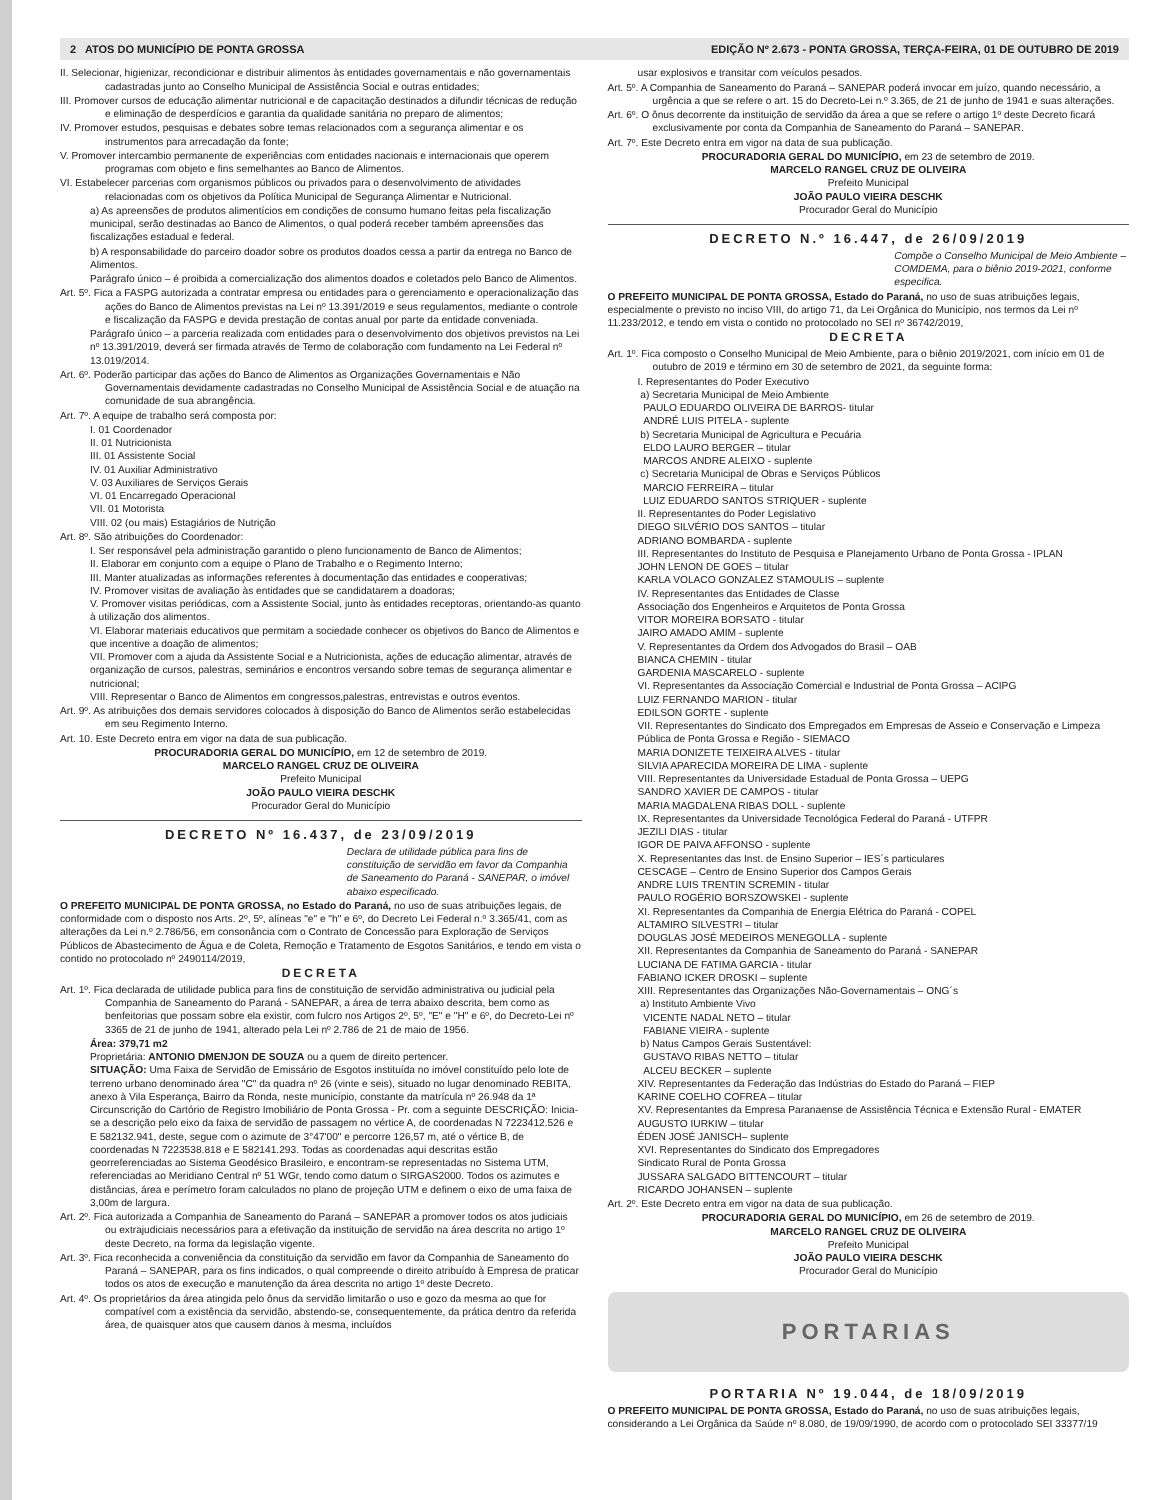2 ATOS DO MUNICÍPIO DE PONTA GROSSA EDIÇÃO Nº 2.673 - PONTA GROSSA, TERÇA-FEIRA, 01 DE OUTUBRO DE 2019
II. Selecionar, higienizar, recondicionar e distribuir alimentos às entidades governamentais e não governamentais cadastradas junto ao Conselho Municipal de Assistência Social e outras entidades;
III. Promover cursos de educação alimentar nutricional e de capacitação destinados a difundir técnicas de redução e eliminação de desperdícios e garantia da qualidade sanitária no preparo de alimentos;
IV. Promover estudos, pesquisas e debates sobre temas relacionados com a segurança alimentar e os instrumentos para arrecadação da fonte;
V. Promover intercambio permanente de experiências com entidades nacionais e internacionais que operem programas com objeto e fins semelhantes ao Banco de Alimentos.
VI. Estabelecer parcerias com organismos públicos ou privados para o desenvolvimento de atividades relacionadas com os objetivos da Política Municipal de Segurança Alimentar e Nutricional.
a) As apreensões de produtos alimentícios em condições de consumo humano feitas pela fiscalização municipal, serão destinadas ao Banco de Alimentos, o qual poderá receber também apreensões das fiscalizações estadual e federal.
b) A responsabilidade do parceiro doador sobre os produtos doados cessa a partir da entrega no Banco de Alimentos.
Parágrafo único – é proibida a comercialização dos alimentos doados e coletados pelo Banco de Alimentos.
Art. 5º. Fica a FASPG autorizada a contratar empresa ou entidades para o gerenciamento e operacionalização das ações do Banco de Alimentos previstas na Lei nº 13.391/2019 e seus regulamentos, mediante o controle e fiscalização da FASPG e devida prestação de contas anual por parte da entidade conveniada.
Parágrafo único – a parceria realizada com entidades para o desenvolvimento dos objetivos previstos na Lei nº 13.391/2019, deverá ser firmada através de Termo de colaboração com fundamento na Lei Federal nº 13.019/2014.
Art. 6º. Poderão participar das ações do Banco de Alimentos as Organizações Governamentais e Não Governamentais devidamente cadastradas no Conselho Municipal de Assistência Social e de atuação na comunidade de sua abrangência.
Art. 7º. A equipe de trabalho será composta por:
I. 01 Coordenador
II. 01 Nutricionista
III. 01 Assistente Social
IV. 01 Auxiliar Administrativo
V. 03 Auxiliares de Serviços Gerais
VI. 01 Encarregado Operacional
VII. 01 Motorista
VIII. 02 (ou mais) Estagiários de Nutrição
Art. 8º. São atribuições do Coordenador:
I. Ser responsável pela administração garantido o pleno funcionamento de Banco de Alimentos;
II. Elaborar em conjunto com a equipe o Plano de Trabalho e o Regimento Interno;
III. Manter atualizadas as informações referentes à documentação das entidades e cooperativas;
IV. Promover visitas de avaliação às entidades que se candidatarem a doadoras;
V. Promover visitas periódicas, com a Assistente Social, junto às entidades receptoras, orientando-as quanto à utilização dos alimentos.
VI. Elaborar materiais educativos que permitam a sociedade conhecer os objetivos do Banco de Alimentos e que incentive a doação de alimentos;
VII. Promover com a ajuda da Assistente Social e a Nutricionista, ações de educação alimentar, através de organização de cursos, palestras, seminários e encontros versando sobre temas de segurança alimentar e nutricional;
VIII. Representar o Banco de Alimentos em congressos,palestras, entrevistas e outros eventos.
Art. 9º. As atribuições dos demais servidores colocados à disposição do Banco de Alimentos serão estabelecidas em seu Regimento Interno.
Art. 10. Este Decreto entra em vigor na data de sua publicação.
PROCURADORIA GERAL DO MUNICÍPIO, em 12 de setembro de 2019.
MARCELO RANGEL CRUZ DE OLIVEIRA
Prefeito Municipal
JOÃO PAULO VIEIRA DESCHK
Procurador Geral do Município
DECRETO Nº 16.437, de 23/09/2019
Declara de utilidade pública para fins de constituição de servidão em favor da Companhia de Saneamento do Paraná - SANEPAR, o imóvel abaixo especificado.
O PREFEITO MUNICIPAL DE PONTA GROSSA, no Estado do Paraná, no uso de suas atribuições legais, de conformidade com o disposto nos Arts. 2º, 5º, alíneas "e" e "h" e 6º, do Decreto Lei Federal n.º 3.365/41, com as alterações da Lei n.º 2.786/56, em consonância com o Contrato de Concessão para Exploração de Serviços Públicos de Abastecimento de Água e de Coleta, Remoção e Tratamento de Esgotos Sanitários, e tendo em vista o contido no protocolado nº 2490114/2019,
DECRETA
Art. 1º. Fica declarada de utilidade publica para fins de constituição de servidão administrativa ou judicial pela Companhia de Saneamento do Paraná - SANEPAR, a área de terra abaixo descrita, bem como as benfeitorias que possam sobre ela existir, com fulcro nos Artigos 2º, 5º, "E" e "H" e 6º, do Decreto-Lei nº 3365 de 21 de junho de 1941, alterado pela Lei nº 2.786 de 21 de maio de 1956.
Área: 379,71 m2
Proprietária: ANTONIO DMENJON DE SOUZA ou a quem de direito pertencer.
SITUAÇÃO: Uma Faixa de Servidão de Emissário de Esgotos instituída no imóvel constituído pelo lote de terreno urbano denominado área "C" da quadra nº 26 (vinte e seis), situado no lugar denominado REBITA, anexo à Vila Esperança, Bairro da Ronda, neste município, constante da matrícula nº 26.948 da 1ª Circunscrição do Cartório de Registro Imobiliário de Ponta Grossa - Pr. com a seguinte DESCRIÇÃO: Inicia-se a descrição pelo eixo da faixa de servidão de passagem no vértice A, de coordenadas N 7223412.526 e E 582132.941, deste, segue com o azimute de 3°47'00" e percorre 126,57 m, até o vértice B, de coordenadas N 7223538.818 e E 582141.293. Todas as coordenadas aqui descritas estão georreferenciadas ao Sistema Geodésico Brasileiro, e encontram-se representadas no Sistema UTM, referenciadas ao Meridiano Central nº 51 WGr, tendo como datum o SIRGAS2000. Todos os azimutes e distâncias, área e perímetro foram calculados no plano de projeção UTM e definem o eixo de uma faixa de 3,00m de largura.
Art. 2º. Fica autorizada a Companhia de Saneamento do Paraná – SANEPAR a promover todos os atos judiciais ou extrajudiciais necessários para a efetivação da instituição de servidão na área descrita no artigo 1º deste Decreto, na forma da legislação vigente.
Art. 3º. Fica reconhecida a conveniência da constituição da servidão em favor da Companhia de Saneamento do Paraná – SANEPAR, para os fins indicados, o qual compreende o direito atribuído à Empresa de praticar todos os atos de execução e manutenção da área descrita no artigo 1º deste Decreto.
Art. 4º. Os proprietários da área atingida pelo ônus da servidão limitarão o uso e gozo da mesma ao que for compatível com a existência da servidão, abstendo-se, consequentemente, da prática dentro da referida área, de quaisquer atos que causem danos à mesma, incluídos
usar explosivos e transitar com veículos pesados.
Art. 5º. A Companhia de Saneamento do Paraná – SANEPAR poderá invocar em juízo, quando necessário, a urgência a que se refere o art. 15 do Decreto-Lei n.º 3.365, de 21 de junho de 1941 e suas alterações.
Art. 6º. O ônus decorrente da instituição de servidão da área a que se refere o artigo 1º deste Decreto ficará exclusivamente por conta da Companhia de Saneamento do Paraná – SANEPAR.
Art. 7º. Este Decreto entra em vigor na data de sua publicação.
PROCURADORIA GERAL DO MUNICÍPIO, em 23 de setembro de 2019.
MARCELO RANGEL CRUZ DE OLIVEIRA
Prefeito Municipal
JOÃO PAULO VIEIRA DESCHK
Procurador Geral do Município
DECRETO N.º 16.447, de 26/09/2019
Compõe o Conselho Municipal de Meio Ambiente – COMDEMA, para o biênio 2019-2021, conforme especifica.
O PREFEITO MUNICIPAL DE PONTA GROSSA, Estado do Paraná, no uso de suas atribuições legais, especialmente o previsto no inciso VIII, do artigo 71, da Lei Orgânica do Município, nos termos da Lei nº 11.233/2012, e tendo em vista o contido no protocolado no SEI nº 36742/2019,
DECRETA
Art. 1º. Fica composto o Conselho Municipal de Meio Ambiente, para o biênio 2019/2021, com início em 01 de outubro de 2019 e término em 30 de setembro de 2021, da seguinte forma:
I. Representantes do Poder Executivo
a) Secretaria Municipal de Meio Ambiente
PAULO EDUARDO OLIVEIRA DE BARROS- titular
ANDRÉ LUIS PITELA - suplente
b) Secretaria Municipal de Agricultura e Pecuária
ELDO LAURO BERGER – titular
MARCOS ANDRE ALEIXO - suplente
c) Secretaria Municipal de Obras e Serviços Públicos
MARCIO FERREIRA – titular
LUIZ EDUARDO SANTOS STRIQUER - suplente
II. Representantes do Poder Legislativo
DIEGO SILVÉRIO DOS SANTOS – titular
ADRIANO BOMBARDA - suplente
III. Representantes do Instituto de Pesquisa e Planejamento Urbano de Ponta Grossa - IPLAN
JOHN LENON DE GOES – titular
KARLA VOLACO GONZALEZ STAMOULIS – suplente
IV. Representantes das Entidades de Classe
Associação dos Engenheiros e Arquitetos de Ponta Grossa
VITOR MOREIRA BORSATO - titular
JAIRO AMADO AMIM - suplente
V. Representantes da Ordem dos Advogados do Brasil – OAB
BIANCA CHEMIN - titular
GARDENIA MASCARELO - suplente
VI. Representantes da Associação Comercial e Industrial de Ponta Grossa – ACIPG
LUIZ FERNANDO MARION - titular
EDILSON GORTE - suplente
VII. Representantes do Sindicato dos Empregados em Empresas de Asseio e Conservação e Limpeza Pública de Ponta Grossa e Região - SIEMACO
MARIA DONIZETE TEIXEIRA ALVES - titular
SILVIA APARECIDA MOREIRA DE LIMA - suplente
VIII. Representantes da Universidade Estadual de Ponta Grossa – UEPG
SANDRO XAVIER DE CAMPOS - titular
MARIA MAGDALENA RIBAS DOLL - suplente
IX. Representantes da Universidade Tecnológica Federal do Paraná - UTFPR
JEZILI DIAS - titular
IGOR DE PAIVA AFFONSO - suplente
X. Representantes das Inst. de Ensino Superior – IES´s particulares
CESCAGE – Centro de Ensino Superior dos Campos Gerais
ANDRE LUIS TRENTIN SCREMIN - titular
PAULO ROGÉRIO BORSZOWSKEI - suplente
XI. Representantes da Companhia de Energia Elétrica do Paraná - COPEL
ALTAMIRO SILVESTRI – titular
DOUGLAS JOSÉ MEDEIROS MENEGOLLA - suplente
XII. Representantes da Companhia de Saneamento do Paraná - SANEPAR
LUCIANA DE FATIMA GARCIA - titular
FABIANO ICKER DROSKI – suplente
XIII. Representantes das Organizações Não-Governamentais – ONG´s
a) Instituto Ambiente Vivo
VICENTE NADAL NETO – titular
FABIANE VIEIRA - suplente
b) Natus Campos Gerais Sustentável:
GUSTAVO RIBAS NETTO – titular
ALCEU BECKER – suplente
XIV. Representantes da Federação das Indústrias do Estado do Paraná – FIEP
KARINE COELHO COFREA – titular
XV. Representantes da Empresa Paranaense de Assistência Técnica e Extensão Rural - EMATER
AUGUSTO IURKIW – titular
ÉDEN JOSÉ JANISCH– suplente
XVI. Representantes do Sindicato dos Empregadores
Sindicato Rural de Ponta Grossa
JUSSARA SALGADO BITTENCOURT – titular
RICARDO JOHANSEN – suplente
Art. 2º. Este Decreto entra em vigor na data de sua publicação.
PROCURADORIA GERAL DO MUNICÍPIO, em 26 de setembro de 2019.
MARCELO RANGEL CRUZ DE OLIVEIRA
Prefeito Municipal
JOÃO PAULO VIEIRA DESCHK
Procurador Geral do Município
PORTARIAS
PORTARIA Nº 19.044, de 18/09/2019
O PREFEITO MUNICIPAL DE PONTA GROSSA, Estado do Paraná, no uso de suas atribuições legais, considerando a Lei Orgânica da Saúde nº 8.080, de 19/09/1990, de acordo com o protocolado SEI 33377/19